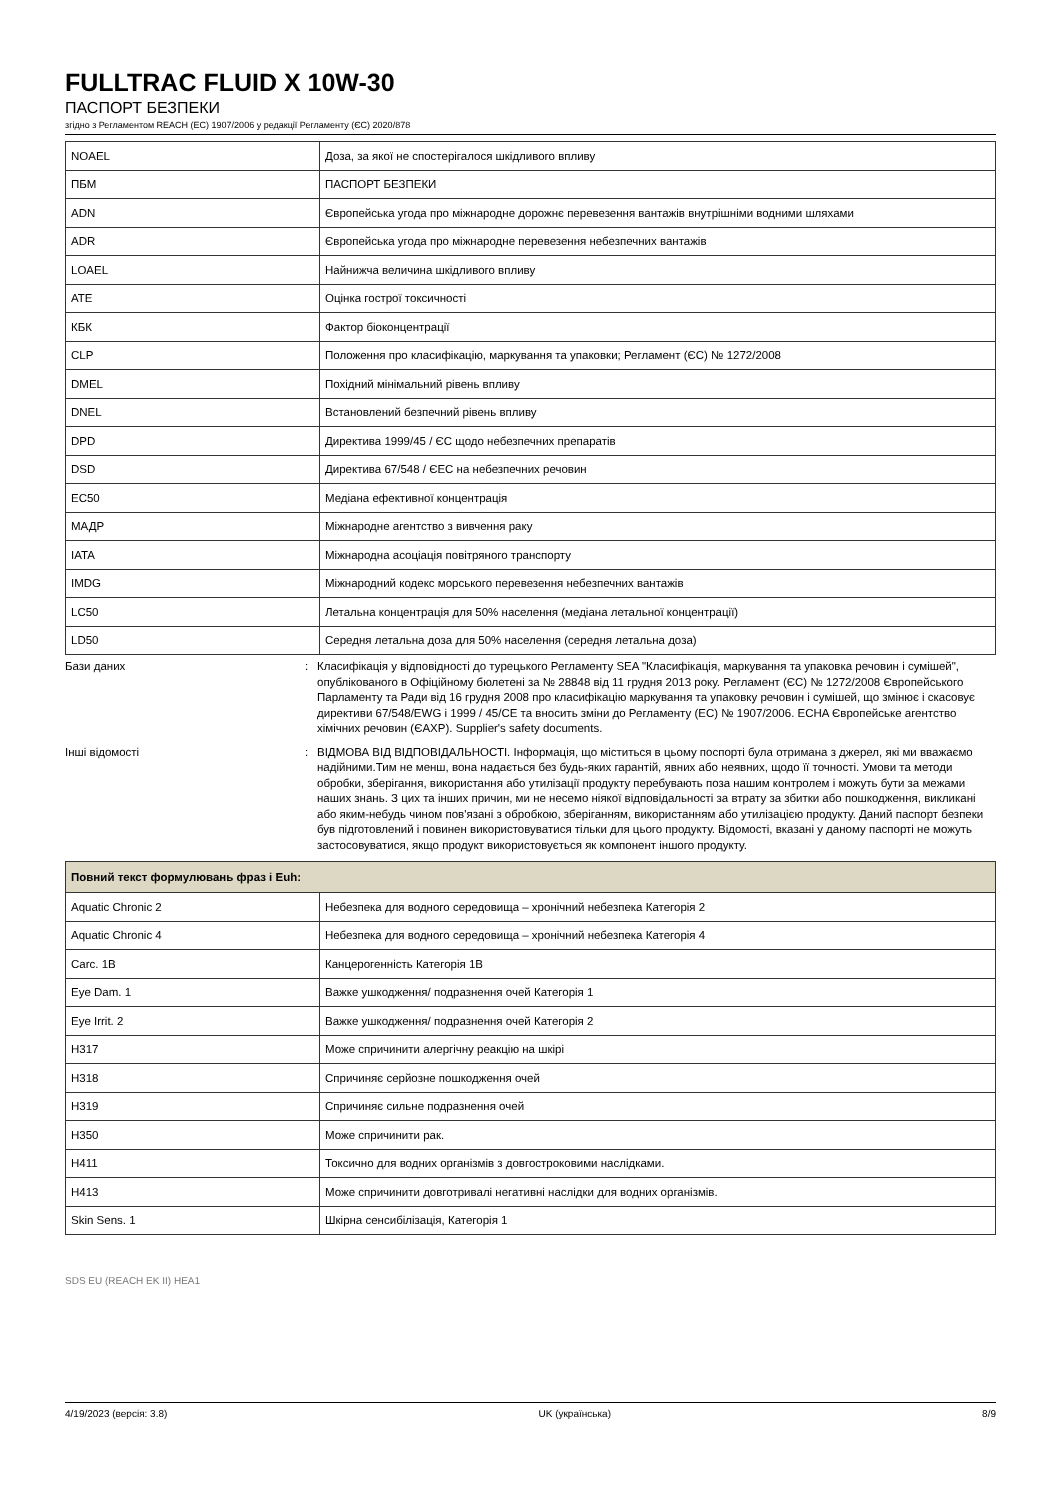FULLTRAC FLUID X 10W-30
ПАСПОРТ БЕЗПЕКИ
згідно з Регламентом REACH (ЕС) 1907/2006 у редакції Регламенту (ЄС) 2020/878
| NOAEL | Доза, за якої не спостерігалося шкідливого впливу |
| ПБМ | ПАСПОРТ БЕЗПЕКИ |
| ADN | Європейська угода про міжнародне дорожнє перевезення вантажів внутрішніми водними шляхами |
| ADR | Європейська угода про міжнародне перевезення небезпечних вантажів |
| LOAEL | Найнижча величина шкідливого впливу |
| ATE | Оцінка гострої токсичності |
| КБК | Фактор біоконцентрації |
| CLP | Положення про класифікацію, маркування та упаковки; Регламент (ЄС) № 1272/2008 |
| DMEL | Похідний мінімальний рівень впливу |
| DNEL | Встановлений безпечний рівень впливу |
| DPD | Директива 1999/45 / ЄС щодо небезпечних препаратів |
| DSD | Директива 67/548 / ЄЕС на небезпечних речовин |
| EC50 | Медіана ефективної концентрація |
| МАДР | Міжнародне агентство з вивчення раку |
| IATA | Міжнародна асоціація повітряного транспорту |
| IMDG | Міжнародний кодекс морського перевезення небезпечних вантажів |
| LC50 | Летальна концентрація для 50% населення (медіана летальної концентрації) |
| LD50 | Середня летальна доза для 50% населення (середня летальна доза) |
Бази даних : Класифікація у відповідності до турецького Регламенту SEA "Класифікація, маркування та упаковка речовин і сумішей", опублікованого в Офіційному бюлетені за № 28848 від 11 грудня 2013 року. Регламент (ЄС) № 1272/2008 Європейського Парламенту та Ради від 16 грудня 2008 про класифікацію маркування та упаковку речовин і сумішей, що змінює і скасовує директиви 67/548/EWG і 1999 / 45/CE та вносить зміни до Регламенту (ЕС) № 1907/2006. ECHA Європейське агентство хімічних речовин (ЄАХР). Supplier's safety documents.
Інші відомості : ВІДМОВА ВІД ВІДПОВІДАЛЬНОСТІ. Інформація, що міститься в цьому поспорті була отримана з джерел, які ми вважаємо надійними.Тим не менш, вона надається без будь-яких гарантій, явних або неявних, щодо її точності. Умови та методи обробки, зберігання, використання або утилізації продукту перебувають поза нашим контролем і можуть бути за межами наших знань. З цих та інших причин, ми не несемо ніякої відповідальності за втрату за збитки або пошкодження, викликані або яким-небудь чином пов'язані з обробкою, зберіганням, використанням або утилізацією продукту. Даний паспорт безпеки був підготовлений і повинен використовуватися тільки для цього продукту. Відомості, вказані у даному паспорті не можуть застосовуватися, якщо продукт використовується як компонент іншого продукту.
| Повний текст формулювань фраз і Euh: | |
| --- | --- |
| Aquatic Chronic 2 | Небезпека для водного середовища – хронічний небезпека Категорія 2 |
| Aquatic Chronic 4 | Небезпека для водного середовища – хронічний небезпека Категорія 4 |
| Carc. 1B | Канцерогенність Категорія 1B |
| Eye Dam. 1 | Важке ушкодження/ подразнення очей Категорія 1 |
| Eye Irrit. 2 | Важке ушкодження/ подразнення очей Категорія 2 |
| H317 | Може спричинити алергічну реакцію на шкірі |
| H318 | Спричиняє серйозне пошкодження очей |
| H319 | Спричиняє сильне подразнення очей |
| H350 | Може спричинити рак. |
| H411 | Токсично для водних організмів з довгостроковими наслідками. |
| H413 | Може спричинити довготривалі негативні наслідки для водних організмів. |
| Skin Sens. 1 | Шкірна сенсибілізація, Категорія 1 |
SDS EU (REACH EK II) HEA1
4/19/2023 (версія: 3.8) UK (українська) 8/9